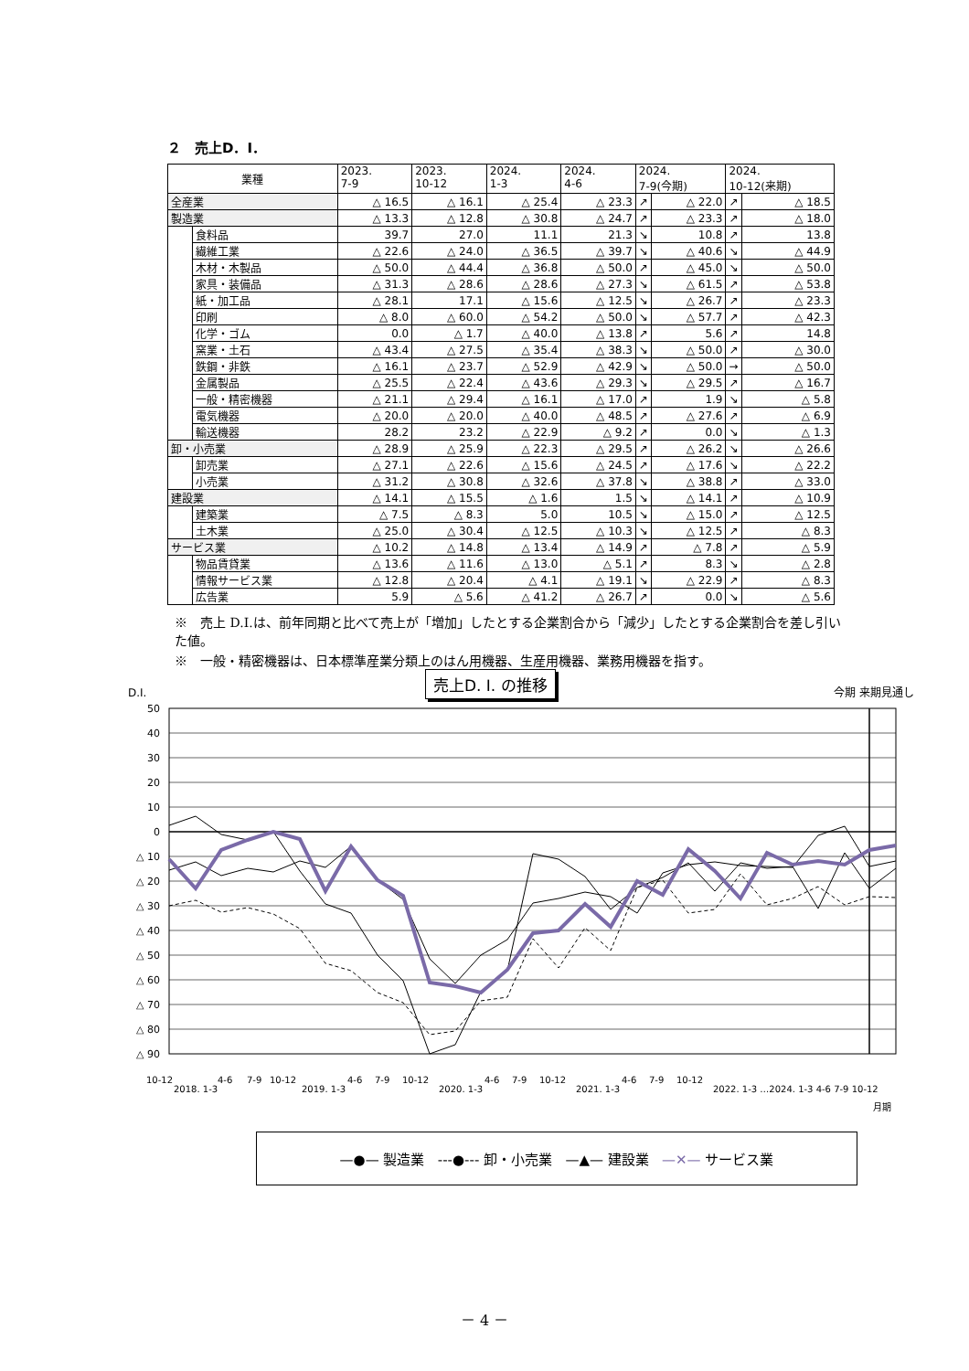２　売上D．I．
| 業種 | | 2023. 7-9 | 2023. 10-12 | 2024. 1-3 | 2024. 4-6 | 2024. 7-9(今期) | | 2024. 10-12(来期) | |
| --- | --- | --- | --- | --- | --- | --- | --- | --- | --- |
| 全産業 | | △ 16.5 | △ 16.1 | △ 25.4 | △ 23.3 | ↗ | △ 22.0 | ↗ | △ 18.5 |
| 製造業 | | △ 13.3 | △ 12.8 | △ 30.8 | △ 24.7 | ↗ | △ 23.3 | ↗ | △ 18.0 |
| | 食料品 | 39.7 | 27.0 | 11.1 | 21.3 | ↘ | 10.8 | ↗ | 13.8 |
| | 繊維工業 | △ 22.6 | △ 24.0 | △ 36.5 | △ 39.7 | ↘ | △ 40.6 | ↘ | △ 44.9 |
| | 木材・木製品 | △ 50.0 | △ 44.4 | △ 36.8 | △ 50.0 | ↗ | △ 45.0 | ↘ | △ 50.0 |
| | 家具・装備品 | △ 31.3 | △ 28.6 | △ 28.6 | △ 27.3 | ↘ | △ 61.5 | ↗ | △ 53.8 |
| | 紙・加工品 | △ 28.1 | 17.1 | △ 15.6 | △ 12.5 | ↘ | △ 26.7 | ↗ | △ 23.3 |
| | 印刷 | △ 8.0 | △ 60.0 | △ 54.2 | △ 50.0 | ↘ | △ 57.7 | ↗ | △ 42.3 |
| | 化学・ゴム | 0.0 | △ 1.7 | △ 40.0 | △ 13.8 | ↗ | 5.6 | ↗ | 14.8 |
| | 窯業・土石 | △ 43.4 | △ 27.5 | △ 35.4 | △ 38.3 | ↘ | △ 50.0 | ↗ | △ 30.0 |
| | 鉄鋼・非鉄 | △ 16.1 | △ 23.7 | △ 52.9 | △ 42.9 | ↘ | △ 50.0 | → | △ 50.0 |
| | 金属製品 | △ 25.5 | △ 22.4 | △ 43.6 | △ 29.3 | ↘ | △ 29.5 | ↗ | △ 16.7 |
| | 一般・精密機器 | △ 21.1 | △ 29.4 | △ 16.1 | △ 17.0 | ↗ | 1.9 | ↘ | △ 5.8 |
| | 電気機器 | △ 20.0 | △ 20.0 | △ 40.0 | △ 48.5 | ↗ | △ 27.6 | ↗ | △ 6.9 |
| | 輸送機器 | 28.2 | 23.2 | △ 22.9 | △ 9.2 | ↗ | 0.0 | ↘ | △ 1.3 |
| 卸・小売業 | | △ 28.9 | △ 25.9 | △ 22.3 | △ 29.5 | ↗ | △ 26.2 | ↘ | △ 26.6 |
| | 卸売業 | △ 27.1 | △ 22.6 | △ 15.6 | △ 24.5 | ↗ | △ 17.6 | ↘ | △ 22.2 |
| | 小売業 | △ 31.2 | △ 30.8 | △ 32.6 | △ 37.8 | ↘ | △ 38.8 | ↗ | △ 33.0 |
| 建設業 | | △ 14.1 | △ 15.5 | △ 1.6 | 1.5 | ↘ | △ 14.1 | ↗ | △ 10.9 |
| | 建築業 | △ 7.5 | △ 8.3 | 5.0 | 10.5 | ↘ | △ 15.0 | ↗ | △ 12.5 |
| | 土木業 | △ 25.0 | △ 30.4 | △ 12.5 | △ 10.3 | ↘ | △ 12.5 | ↗ | △ 8.3 |
| サービス業 | | △ 10.2 | △ 14.8 | △ 13.4 | △ 14.9 | ↗ | △ 7.8 | ↗ | △ 5.9 |
| | 物品賃貸業 | △ 13.6 | △ 11.6 | △ 13.0 | △ 5.1 | ↗ | 8.3 | ↘ | △ 2.8 |
| | 情報サービス業 | △ 12.8 | △ 20.4 | △ 4.1 | △ 19.1 | ↘ | △ 22.9 | ↗ | △ 8.3 |
| | 広告業 | 5.9 | △ 5.6 | △ 41.2 | △ 26.7 | ↗ | 0.0 | ↘ | △ 5.6 |
※　売上 D.I.は、前年同期と比べて売上が「増加」したとする企業割合から「減少」したとする企業割合を差し引いた値。
※　一般・精密機器は、日本標準産業分類上のはん用機器、生産用機器、業務用機器を指す。
D.I. 売上D. I. の推移 今期 来期見通し
50
40
30
20
10
0
△ 10
△ 20
△ 30
△ 40
△ 50
△ 60
△ 70
△ 80
△ 90
10-12
2018. 1-3
4-6
7-9
10-12
2019. 1-3
4-6
7-9
10-12
2020. 1-3
4-6
7-9
10-12
2021. 1-3
4-6
7-9
10-12
2022. 1-3 …2024. 1-3 4-6 7-9 10-12
月期
—●— 製造業 ---●--- 卸・小売業 —▲— 建設業 —✕— サービス業
－ 4 －